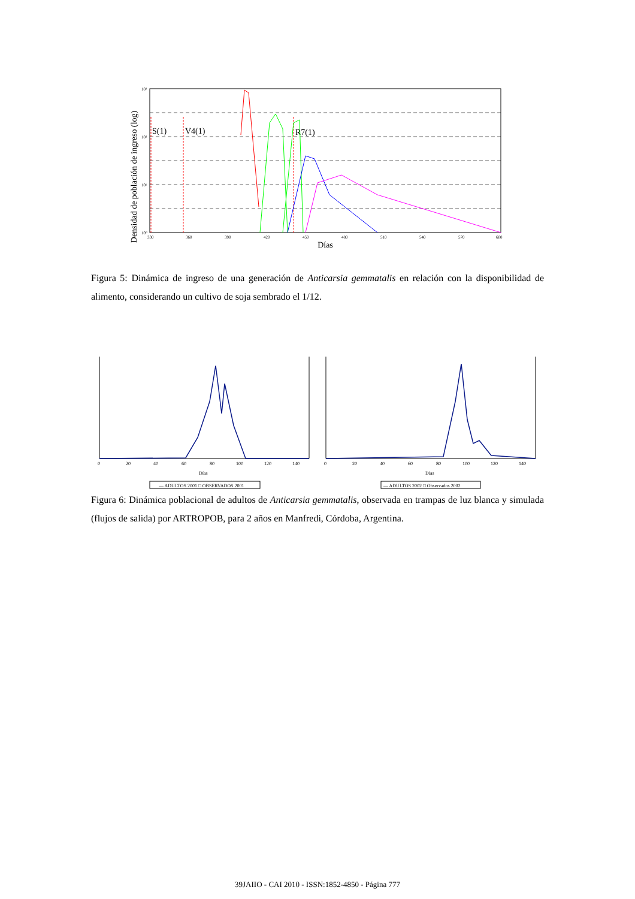Densidad de población de ingreso (log)
S(1)
V4(1)
R7(1)
330
360
390
420
450
480
510
540
570
600
10³
10²
10¹
10⁰
Días
Figura 5: Dinámica de ingreso de una generación de Anticarsia gemmatalis en relación con la disponibilidad de alimento, considerando un cultivo de soja sembrado el 1/12.
0
20
40
60
80
100
120
140
0
20
40
60
80
100
120
140
Días
Días
— ADULTOS 2001 □ OBSERVADOS 2001
— ADULTOS 2002 □ Observados 2002
Figura 6: Dinámica poblacional de adultos de Anticarsia gemmatalis, observada en trampas de luz blanca y simulada (flujos de salida) por ARTROPOB, para 2 años en Manfredi, Córdoba, Argentina.
39JAIIO - CAI 2010 - ISSN:1852-4850 - Página 777